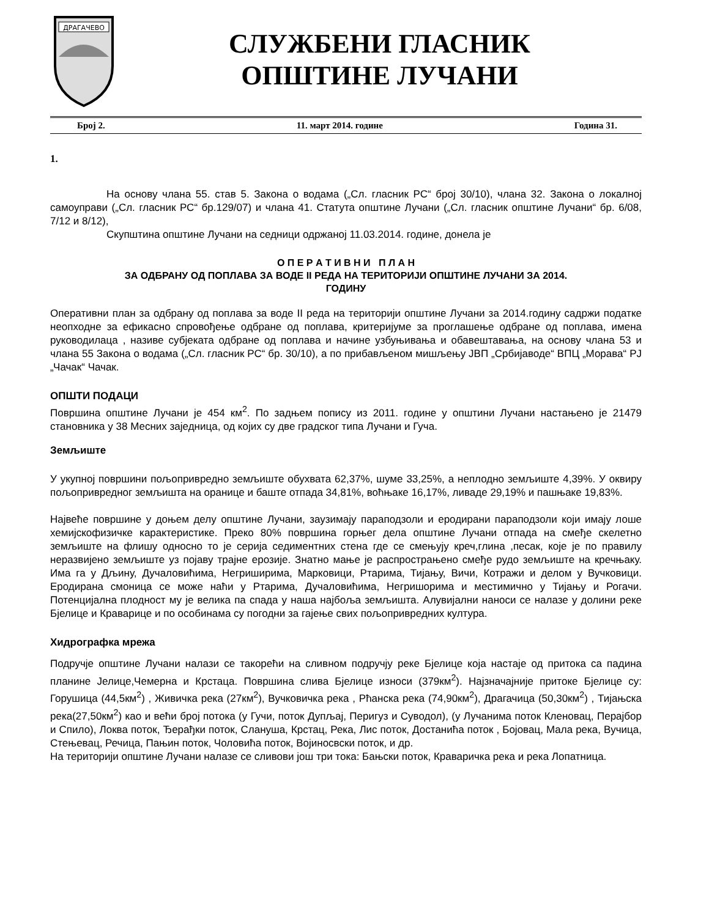ДРАГАЧЕВО
СЛУЖБЕНИ ГЛАСНИК
ОПШТИНЕ ЛУЧАНИ
Број 2. 11. март 2014. године Година 31.
1.
На основу члана 55. став 5. Закона о водама („Сл. гласник РС“ број 30/10), члана 32. Закона о локалној самоуправи („Сл. гласник РС“ бр.129/07) и члана 41. Статута општине Лучани („Сл. гласник општине Лучани“ бр. 6/08, 7/12 и 8/12),
Скупштина општине Лучани на седници одржаној 11.03.2014. године, донела је
О П Е Р А Т И В Н И П Л А Н
ЗА ОДБРАНУ ОД ПОПЛАВА ЗА ВОДЕ II РЕДА НА ТЕРИТОРИЈИ ОПШТИНЕ ЛУЧАНИ ЗА 2014.
ГОДИНУ
Оперативни план за одбрану од поплава за воде II реда на територији општине Лучани за 2014.годину садржи податке неопходне за ефикасно спровођење одбране од поплава, критеријуме за проглашење одбране од поплава, имена руководилаца , називе субјеката одбране од поплава и начине узбуњивања и обавештавања, на основу члана 53 и члана 55 Закона о водама („Сл. гласник РС“ бр. 30/10), а по прибављеном мишљењу ЈВП „Србијаводе“ ВПЦ „Морава“ РЈ „Чачак“ Чачак.
ОПШТИ ПОДАЦИ
Површина општине Лучани је 454 км<sup>2</sup>. По задњем попису из 2011. године у општини Лучани настањено је 21479 становника у 38 Месних заједница, од којих су две градског типа Лучани и Гуча.
Земљиште
У укупној површини пољопривредно земљиште обухвата 62,37%, шуме 33,25%, а неплодно земљиште 4,39%. У оквиру пољопривредног земљишта на оранице и баште отпада 34,81%, воћњаке 16,17%, ливаде 29,19% и пашњаке 19,83%.
Највеће површине у доњем делу општине Лучани, заузимају параподзоли и еродирани параподзоли који имају лоше хемијскофизичке карактеристике. Преко 80% површина горњег дела општине Лучани отпада на смеђе скелетно земљиште на флишу односно то је серија седиментних стена где се смењују креч,глина ,песак, које је по правилу неразвијено земљиште уз појаву трајне ерозије. Знатно мање је распрострањено смеђе рудо земљиште на кречњаку. Има га у Дљину, Дучаловићима, Негриширима, Марковици, Ртарима, Тијању, Вичи, Котражи и делом у Вучковици. Еродирана смоница се може наћи у Ртарима, Дучаловићима, Негришорима и местимично у Тијању и Рогачи. Потенцијална плодност му је велика па спада у наша најбоља земљишта. Алувијални наноси се налазе у долини реке Бјелице и Краварице и по особинама су погодни за гајење свих пољопривредних култура.
Хидрографка мрежа
Подручје општине Лучани налази се такорећи на сливном подручју реке Бјелице која настаје од притока са падина планине Јелице,Чемерна и Крстаца. Површина слива Бјелице износи (379км<sup>2</sup>). Најзначајније притоке Бјелице су: Горушица (44,5км<sup>2</sup>) , Живичка река (27км<sup>2</sup>), Вучковичка река , Рћанска река (74,90км<sup>2</sup>), Драгачица (50,30км<sup>2</sup>) , Тијањска река(27,50км<sup>2</sup>) као и већи број потока (у Гучи, поток Дупљај, Перигуз и Суводол), (у Лучанима поток Кленовац, Перајбор и Спило), Локва поток, Ђерађки поток, Слануша, Крстац, Река, Лис поток, Достанића поток , Бојовац, Мала река, Вучица, Стењевац, Речица, Пањин поток, Чоловића поток, Војиносвски поток, и др.
На територији општине Лучани налазе се сливови још три тока: Бањски поток, Краваричка река и река Лопатница.